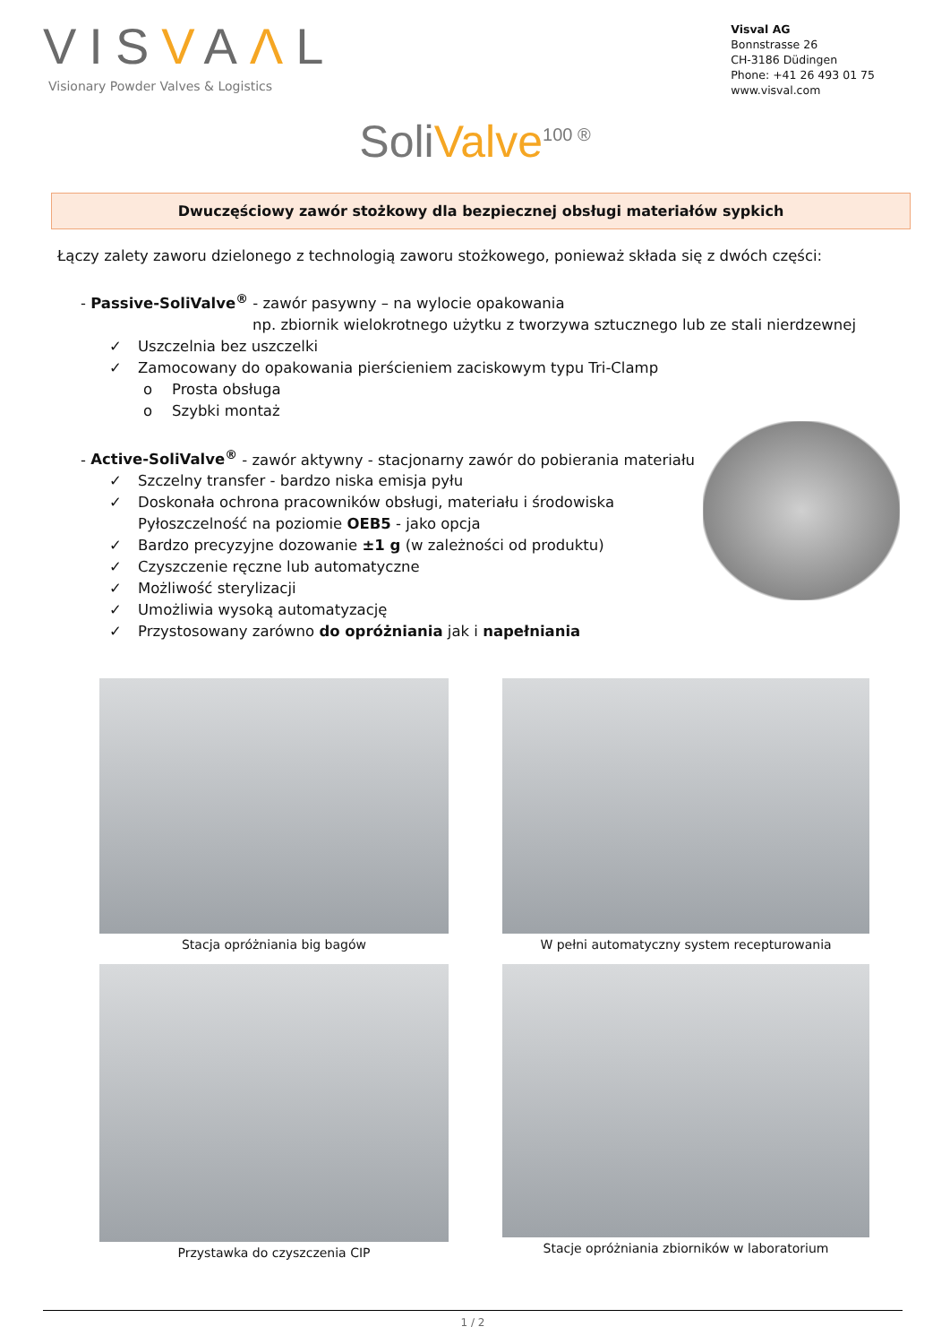VISVAΛL
Visionary Powder Valves & Logistics
Visval AG
Bonnstrasse 26
CH-3186 Düdingen
Phone: +41 26 493 01 75
www.visval.com
SoliValve<sup>100 ®</sup>
Dwuczęściowy zawór stożkowy dla bezpiecznej obsługi materiałów sypkich
Łączy zalety zaworu dzielonego z technologią zaworu stożkowego, ponieważ składa się z dwóch części:
- Passive-SoliValve<sup>®</sup> - zawór pasywny – na wylocie opakowania
np. zbiornik wielokrotnego użytku z tworzywa sztucznego lub ze stali nierdzewnej
✓ Uszczelnia bez uszczelki
✓ Zamocowany do opakowania pierścieniem zaciskowym typu Tri-Clamp
o Prosta obsługa
o Szybki montaż
- Active-SoliValve<sup>®</sup> - zawór aktywny - stacjonarny zawór do pobierania materiału
✓ Szczelny transfer - bardzo niska emisja pyłu
✓ Doskonała ochrona pracowników obsługi, materiału i środowiska
Pyłoszczelność na poziomie OEB5 - jako opcja
✓ Bardzo precyzyjne dozowanie ±1 g (w zależności od produktu)
✓ Czyszczenie ręczne lub automatyczne
✓ Możliwość sterylizacji
✓ Umożliwia wysoką automatyzację
✓ Przystosowany zarówno do opróżniania jak i napełniania
Stacja opróżniania big bagów
W pełni automatyczny system recepturowania
Przystawka do czyszczenia CIP
Stacje opróżniania zbiorników w laboratorium
1 / 2